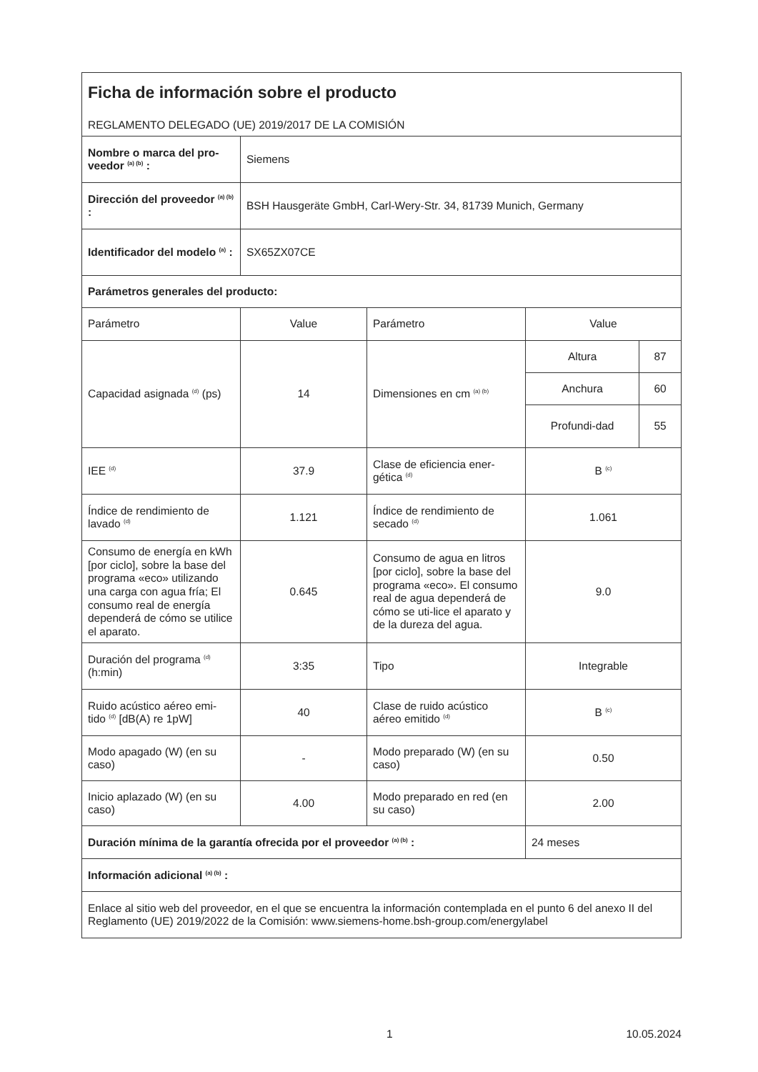| Ficha de información sobre el producto REGLAMENTO DELEGADO (UE) 2019/2017 DE LA COMISIÓN | | | | |
| Nombre o marca del pro-veedor <sup>(a) (b)</sup> : | Siemens | | | |
| Dirección del proveedor <sup>(a) (b)</sup> : | BSH Hausgeräte GmbH, Carl-Wery-Str. 34, 81739 Munich, Germany | | | |
| Identificador del modelo <sup>(a)</sup> : | SX65ZX07CE | | | |
| Parámetros generales del producto: | | | | |
| Parámetro | Value | Parámetro | Value | |
| Capacidad asignada <sup>(d)</sup> (ps) | 14 | Dimensiones en cm <sup>(a) (b)</sup> | Altura | 87 |
| | | | Anchura | 60 |
| | | | Profundi-dad | 55 |
| IEE <sup>(d)</sup> | 37.9 | Clase de eficiencia ener-gética <sup>(d)</sup> | B <sup>(c)</sup> | |
| Índice de rendimiento de lavado <sup>(d)</sup> | 1.121 | Índice de rendimiento de secado <sup>(d)</sup> | 1.061 | |
| Consumo de energía en kWh [por ciclo], sobre la base del programa «eco» utilizando una carga con agua fría; El consumo real de energía dependerá de cómo se utilice el aparato. | 0.645 | Consumo de agua en litros [por ciclo], sobre la base del programa «eco». El consumo real de agua dependerá de cómo se uti-lice el aparato y de la dureza del agua. | 9.0 | |
| Duración del programa <sup>(d)</sup> (h:min) | 3:35 | Tipo | Integrable | |
| Ruido acústico aéreo emi-tido <sup>(d)</sup> [dB(A) re 1pW] | 40 | Clase de ruido acústico aéreo emitido <sup>(d)</sup> | B <sup>(c)</sup> | |
| Modo apagado (W) (en su caso) | - | Modo preparado (W) (en su caso) | 0.50 | |
| Inicio aplazado (W) (en su caso) | 4.00 | Modo preparado en red (en su caso) | 2.00 | |
| Duración mínima de la garantía ofrecida por el proveedor <sup>(a) (b)</sup> : | | | 24 meses | |
| Información adicional <sup>(a) (b)</sup> : | | | | |
| Enlace al sitio web del proveedor, en el que se encuentra la información contemplada en el punto 6 del anexo II del Reglamento (UE) 2019/2022 de la Comisión: www.siemens-home.bsh-group.com/energylabel | | | | |
1 10.05.2024